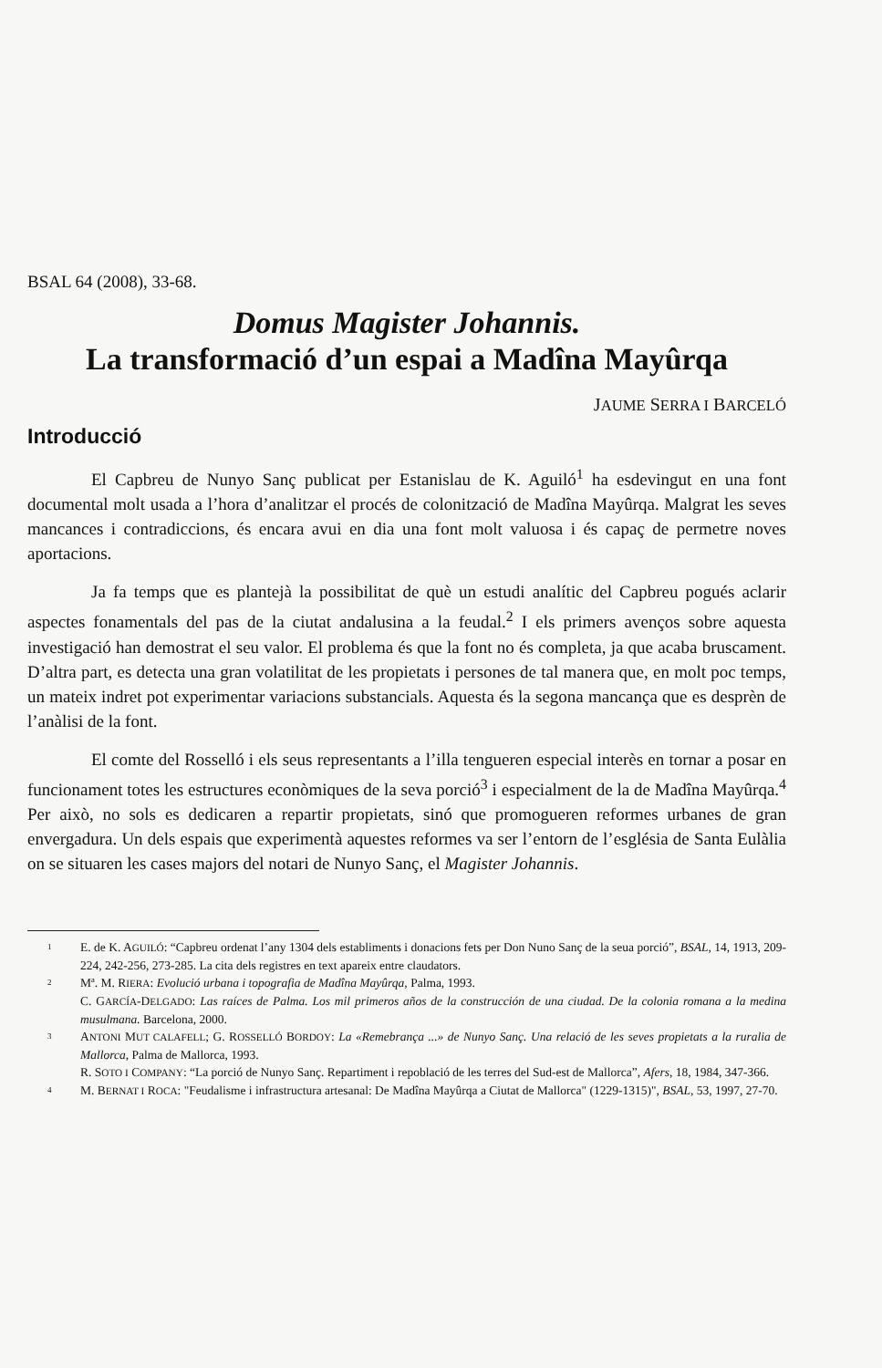BSAL 64 (2008), 33-68.
Domus Magister Johannis.
La transformació d’un espai a Madîna Mayûrqa
JAUME SERRA I BARCELÓ
Introducció
El Capbreu de Nunyo Sanç publicat per Estanislau de K. Aguiló<sup>1</sup> ha esdevingut en una font documental molt usada a l’hora d’analitzar el procés de colonització de Madîna Mayûrqa. Malgrat les seves mancances i contradiccions, és encara avui en dia una font molt valuosa i és capaç de permetre noves aportacions.
Ja fa temps que es plantejà la possibilitat de què un estudi analític del Capbreu pogués aclarir aspectes fonamentals del pas de la ciutat andalusina a la feudal.<sup>2</sup> I els primers avenços sobre aquesta investigació han demostrat el seu valor. El problema és que la font no és completa, ja que acaba bruscament. D’altra part, es detecta una gran volatilitat de les propietats i persones de tal manera que, en molt poc temps, un mateix indret pot experimentar variacions substancials. Aquesta és la segona mancança que es desprèn de l’anàlisi de la font.
El comte del Rosselló i els seus representants a l’illa tengueren especial interès en tornar a posar en funcionament totes les estructures econòmiques de la seva porció<sup>3</sup> i especialment de la de Madîna Mayûrqa.<sup>4</sup> Per això, no sols es dedicaren a repartir propietats, sinó que promogueren reformes urbanes de gran envergadura. Un dels espais que experimentà aquestes reformes va ser l’entorn de l’església de Santa Eulàlia on se situaren les cases majors del notari de Nunyo Sanç, el Magister Johannis.
1 E. de K. AGUILÓ: “Capbreu ordenat l’any 1304 dels establiments i donacions fets per Don Nuno Sanç de la seua porció”, BSAL, 14, 1913, 209-224, 242-256, 273-285. La cita dels registres en text apareix entre claudators.
2 Mª. M. RIERA: Evolució urbana i topografia de Madîna Mayûrqa, Palma, 1993.
C. GARCÍA-DELGADO: Las raíces de Palma. Los mil primeros años de la construcción de una ciudad. De la colonia romana a la medina musulmana. Barcelona, 2000.
3 ANTONI MUT CALAFELL; G. ROSSELLÓ BORDOY: La «Remebrança ...» de Nunyo Sanç. Una relació de les seves propietats a la ruralia de Mallorca, Palma de Mallorca, 1993.
R. SOTO I COMPANY: “La porció de Nunyo Sanç. Repartiment i repoblació de les terres del Sud-est de Mallorca”, Afers, 18, 1984, 347-366.
4 M. BERNAT I ROCA: "Feudalisme i infrastructura artesanal: De Madîna Mayûrqa a Ciutat de Mallorca" (1229-1315)", BSAL, 53, 1997, 27-70.